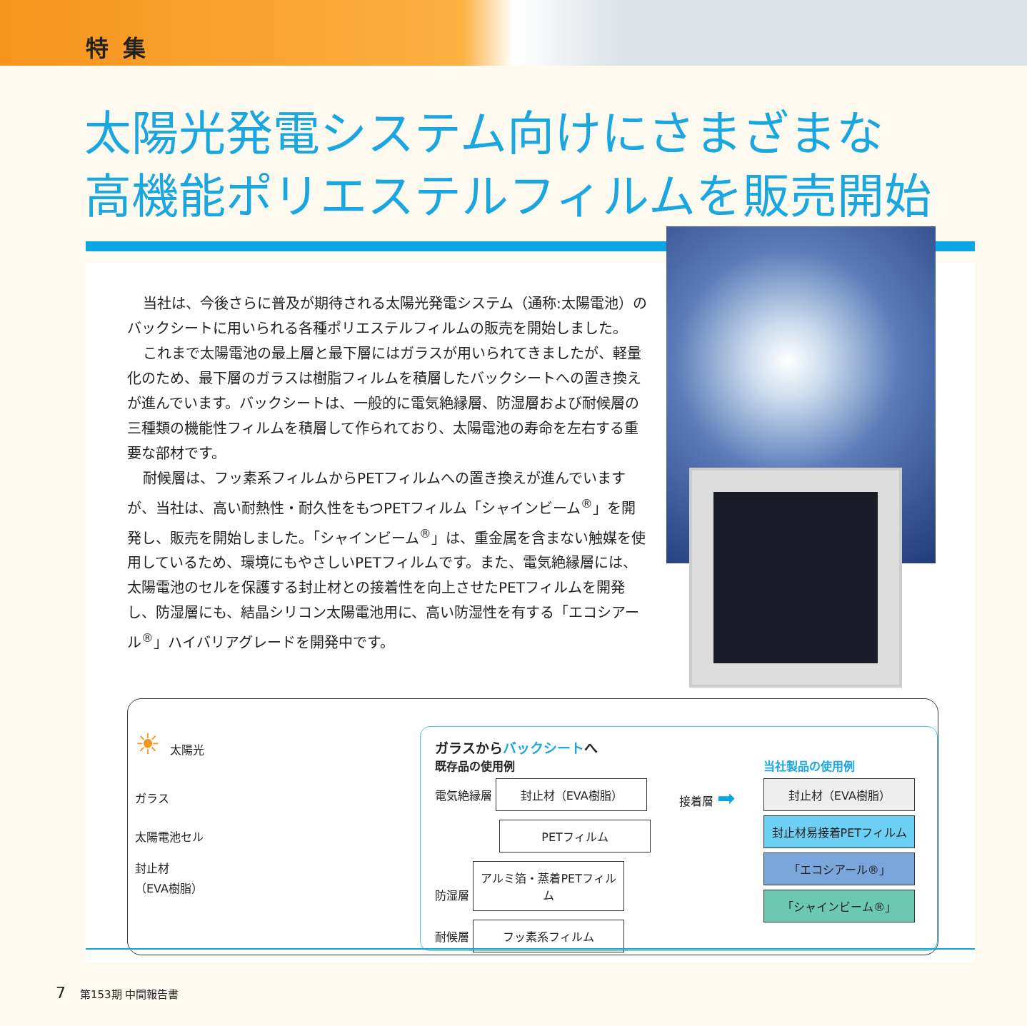特集
太陽光発電システム向けにさまざまな
高機能ポリエステルフィルムを販売開始
当社は、今後さらに普及が期待される太陽光発電システム（通称:太陽電池）のバックシートに用いられる各種ポリエステルフィルムの販売を開始しました。
これまで太陽電池の最上層と最下層にはガラスが用いられてきましたが、軽量化のため、最下層のガラスは樹脂フィルムを積層したバックシートへの置き換えが進んでいます。バックシートは、一般的に電気絶縁層、防湿層および耐候層の三種類の機能性フィルムを積層して作られており、太陽電池の寿命を左右する重要な部材です。
耐候層は、フッ素系フィルムからPETフィルムへの置き換えが進んでいますが、当社は、高い耐熱性・耐久性をもつPETフィルム「シャインビーム<sup>®</sup>」を開発し、販売を開始しました。「シャインビーム<sup>®</sup>」は、重金属を含まない触媒を使用しているため、環境にもやさしいPETフィルムです。また、電気絶縁層には、太陽電池のセルを保護する封止材との接着性を向上させたPETフィルムを開発し、防湿層にも、結晶シリコン太陽電池用に、高い防湿性を有する「エコシアール<sup>®</sup>」ハイバリアグレードを開発中です。
☀ 太陽光
ガラス
太陽電池セル
封止材
（EVA樹脂）
ガラスからバックシートへ
既存品の使用例
電気絶縁層 封止材（EVA樹脂）
PETフィルム
防湿層 アルミ箔・蒸着PETフィルム
耐候層 フッ素系フィルム
接着層 ➡
当社製品の使用例
封止材（EVA樹脂）
封止材易接着PETフィルム
「エコシアール®」
「シャインビーム®」
7 第153期 中間報告書